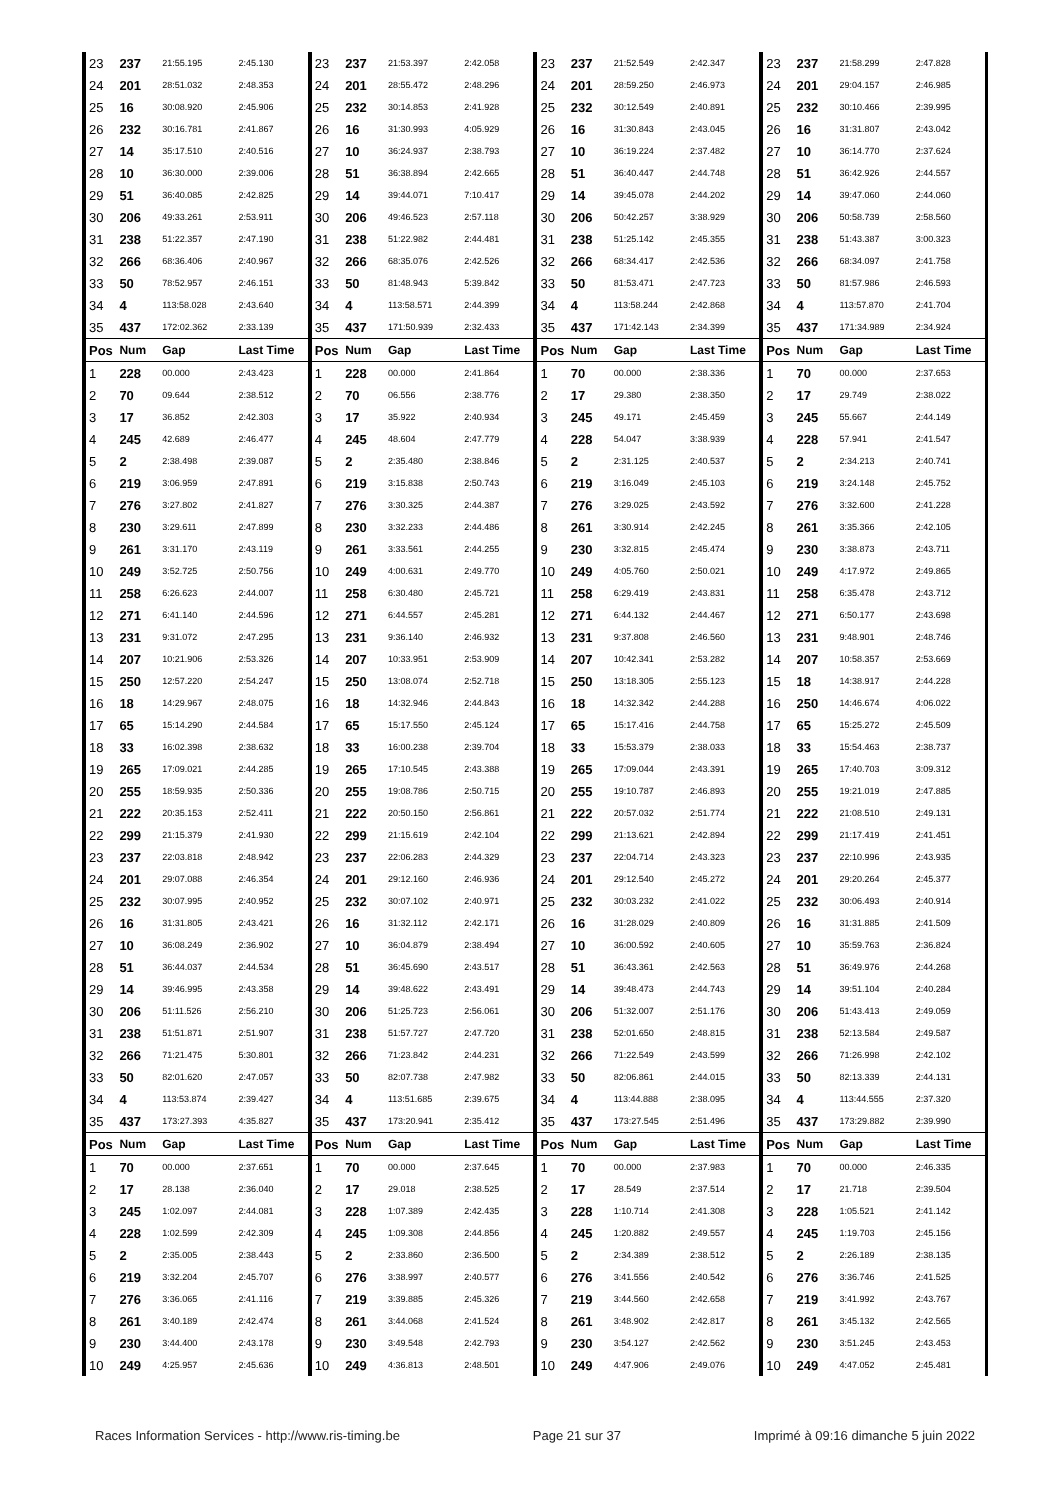| 23 | 237 | 21:55.195 | 2:45.130 | 23 | 237 | 21:53.397 | 2:42.058 | 23 | 237 | 21:52.549 | 2:42.347 | 23 | 237 | 21:58.299 | 2:47.828 |
| 24 | 201 | 28:51.032 | 2:48.353 | 24 | 201 | 28:55.472 | 2:48.296 | 24 | 201 | 28:59.250 | 2:46.973 | 24 | 201 | 29:04.157 | 2:46.985 |
| 25 | 16 | 30:08.920 | 2:45.906 | 25 | 232 | 30:14.853 | 2:41.928 | 25 | 232 | 30:12.549 | 2:40.891 | 25 | 232 | 30:10.466 | 2:39.995 |
| 26 | 232 | 30:16.781 | 2:41.867 | 26 | 16 | 31:30.993 | 4:05.929 | 26 | 16 | 31:30.843 | 2:43.045 | 26 | 16 | 31:31.807 | 2:43.042 |
| 27 | 14 | 35:17.510 | 2:40.516 | 27 | 10 | 36:24.937 | 2:38.793 | 27 | 10 | 36:19.224 | 2:37.482 | 27 | 10 | 36:14.770 | 2:37.624 |
| 28 | 10 | 36:30.000 | 2:39.006 | 28 | 51 | 36:38.894 | 2:42.665 | 28 | 51 | 36:40.447 | 2:44.748 | 28 | 51 | 36:42.926 | 2:44.557 |
| 29 | 51 | 36:40.085 | 2:42.825 | 29 | 14 | 39:44.071 | 7:10.417 | 29 | 14 | 39:45.078 | 2:44.202 | 29 | 14 | 39:47.060 | 2:44.060 |
| 30 | 206 | 49:33.261 | 2:53.911 | 30 | 206 | 49:46.523 | 2:57.118 | 30 | 206 | 50:42.257 | 3:38.929 | 30 | 206 | 50:58.739 | 2:58.560 |
| 31 | 238 | 51:22.357 | 2:47.190 | 31 | 238 | 51:22.982 | 2:44.481 | 31 | 238 | 51:25.142 | 2:45.355 | 31 | 238 | 51:43.387 | 3:00.323 |
| 32 | 266 | 68:36.406 | 2:40.967 | 32 | 266 | 68:35.076 | 2:42.526 | 32 | 266 | 68:34.417 | 2:42.536 | 32 | 266 | 68:34.097 | 2:41.758 |
| 33 | 50 | 78:52.957 | 2:46.151 | 33 | 50 | 81:48.943 | 5:39.842 | 33 | 50 | 81:53.471 | 2:47.723 | 33 | 50 | 81:57.986 | 2:46.593 |
| 34 | 4 | 113:58.028 | 2:43.640 | 34 | 4 | 113:58.571 | 2:44.399 | 34 | 4 | 113:58.244 | 2:42.868 | 34 | 4 | 113:57.870 | 2:41.704 |
| 35 | 437 | 172:02.362 | 2:33.139 | 35 | 437 | 171:50.939 | 2:32.433 | 35 | 437 | 171:42.143 | 2:34.399 | 35 | 437 | 171:34.989 | 2:34.924 |
| Pos | Num | Gap | Last Time | Pos | Num | Gap | Last Time | Pos | Num | Gap | Last Time | Pos | Num | Gap | Last Time |
| 1 | 228 | 00.000 | 2:43.423 | 1 | 228 | 00.000 | 2:41.864 | 1 | 70 | 00.000 | 2:38.336 | 1 | 70 | 00.000 | 2:37.653 |
| 2 | 70 | 09.644 | 2:38.512 | 2 | 70 | 06.556 | 2:38.776 | 2 | 17 | 29.380 | 2:38.350 | 2 | 17 | 29.749 | 2:38.022 |
| 3 | 17 | 36.852 | 2:42.303 | 3 | 17 | 35.922 | 2:40.934 | 3 | 245 | 49.171 | 2:45.459 | 3 | 245 | 55.667 | 2:44.149 |
| 4 | 245 | 42.689 | 2:46.477 | 4 | 245 | 48.604 | 2:47.779 | 4 | 228 | 54.047 | 3:38.939 | 4 | 228 | 57.941 | 2:41.547 |
| 5 | 2 | 2:38.498 | 2:39.087 | 5 | 2 | 2:35.480 | 2:38.846 | 5 | 2 | 2:31.125 | 2:40.537 | 5 | 2 | 2:34.213 | 2:40.741 |
| 6 | 219 | 3:06.959 | 2:47.891 | 6 | 219 | 3:15.838 | 2:50.743 | 6 | 219 | 3:16.049 | 2:45.103 | 6 | 219 | 3:24.148 | 2:45.752 |
| 7 | 276 | 3:27.802 | 2:41.827 | 7 | 276 | 3:30.325 | 2:44.387 | 7 | 276 | 3:29.025 | 2:43.592 | 7 | 276 | 3:32.600 | 2:41.228 |
| 8 | 230 | 3:29.611 | 2:47.899 | 8 | 230 | 3:32.233 | 2:44.486 | 8 | 261 | 3:30.914 | 2:42.245 | 8 | 261 | 3:35.366 | 2:42.105 |
| 9 | 261 | 3:31.170 | 2:43.119 | 9 | 261 | 3:33.561 | 2:44.255 | 9 | 230 | 3:32.815 | 2:45.474 | 9 | 230 | 3:38.873 | 2:43.711 |
| 10 | 249 | 3:52.725 | 2:50.756 | 10 | 249 | 4:00.631 | 2:49.770 | 10 | 249 | 4:05.760 | 2:50.021 | 10 | 249 | 4:17.972 | 2:49.865 |
| 11 | 258 | 6:26.623 | 2:44.007 | 11 | 258 | 6:30.480 | 2:45.721 | 11 | 258 | 6:29.419 | 2:43.831 | 11 | 258 | 6:35.478 | 2:43.712 |
| 12 | 271 | 6:41.140 | 2:44.596 | 12 | 271 | 6:44.557 | 2:45.281 | 12 | 271 | 6:44.132 | 2:44.467 | 12 | 271 | 6:50.177 | 2:43.698 |
| 13 | 231 | 9:31.072 | 2:47.295 | 13 | 231 | 9:36.140 | 2:46.932 | 13 | 231 | 9:37.808 | 2:46.560 | 13 | 231 | 9:48.901 | 2:48.746 |
| 14 | 207 | 10:21.906 | 2:53.326 | 14 | 207 | 10:33.951 | 2:53.909 | 14 | 207 | 10:42.341 | 2:53.282 | 14 | 207 | 10:58.357 | 2:53.669 |
| 15 | 250 | 12:57.220 | 2:54.247 | 15 | 250 | 13:08.074 | 2:52.718 | 15 | 250 | 13:18.305 | 2:55.123 | 15 | 18 | 14:38.917 | 2:44.228 |
| 16 | 18 | 14:29.967 | 2:48.075 | 16 | 18 | 14:32.946 | 2:44.843 | 16 | 18 | 14:32.342 | 2:44.288 | 16 | 250 | 14:46.674 | 4:06.022 |
| 17 | 65 | 15:14.290 | 2:44.584 | 17 | 65 | 15:17.550 | 2:45.124 | 17 | 65 | 15:17.416 | 2:44.758 | 17 | 65 | 15:25.272 | 2:45.509 |
| 18 | 33 | 16:02.398 | 2:38.632 | 18 | 33 | 16:00.238 | 2:39.704 | 18 | 33 | 15:53.379 | 2:38.033 | 18 | 33 | 15:54.463 | 2:38.737 |
| 19 | 265 | 17:09.021 | 2:44.285 | 19 | 265 | 17:10.545 | 2:43.388 | 19 | 265 | 17:09.044 | 2:43.391 | 19 | 265 | 17:40.703 | 3:09.312 |
| 20 | 255 | 18:59.935 | 2:50.336 | 20 | 255 | 19:08.786 | 2:50.715 | 20 | 255 | 19:10.787 | 2:46.893 | 20 | 255 | 19:21.019 | 2:47.885 |
| 21 | 222 | 20:35.153 | 2:52.411 | 21 | 222 | 20:50.150 | 2:56.861 | 21 | 222 | 20:57.032 | 2:51.774 | 21 | 222 | 21:08.510 | 2:49.131 |
| 22 | 299 | 21:15.379 | 2:41.930 | 22 | 299 | 21:15.619 | 2:42.104 | 22 | 299 | 21:13.621 | 2:42.894 | 22 | 299 | 21:17.419 | 2:41.451 |
| 23 | 237 | 22:03.818 | 2:48.942 | 23 | 237 | 22:06.283 | 2:44.329 | 23 | 237 | 22:04.714 | 2:43.323 | 23 | 237 | 22:10.996 | 2:43.935 |
| 24 | 201 | 29:07.088 | 2:46.354 | 24 | 201 | 29:12.160 | 2:46.936 | 24 | 201 | 29:12.540 | 2:45.272 | 24 | 201 | 29:20.264 | 2:45.377 |
| 25 | 232 | 30:07.995 | 2:40.952 | 25 | 232 | 30:07.102 | 2:40.971 | 25 | 232 | 30:03.232 | 2:41.022 | 25 | 232 | 30:06.493 | 2:40.914 |
| 26 | 16 | 31:31.805 | 2:43.421 | 26 | 16 | 31:32.112 | 2:42.171 | 26 | 16 | 31:28.029 | 2:40.809 | 26 | 16 | 31:31.885 | 2:41.509 |
| 27 | 10 | 36:08.249 | 2:36.902 | 27 | 10 | 36:04.879 | 2:38.494 | 27 | 10 | 36:00.592 | 2:40.605 | 27 | 10 | 35:59.763 | 2:36.824 |
| 28 | 51 | 36:44.037 | 2:44.534 | 28 | 51 | 36:45.690 | 2:43.517 | 28 | 51 | 36:43.361 | 2:42.563 | 28 | 51 | 36:49.976 | 2:44.268 |
| 29 | 14 | 39:46.995 | 2:43.358 | 29 | 14 | 39:48.622 | 2:43.491 | 29 | 14 | 39:48.473 | 2:44.743 | 29 | 14 | 39:51.104 | 2:40.284 |
| 30 | 206 | 51:11.526 | 2:56.210 | 30 | 206 | 51:25.723 | 2:56.061 | 30 | 206 | 51:32.007 | 2:51.176 | 30 | 206 | 51:43.413 | 2:49.059 |
| 31 | 238 | 51:51.871 | 2:51.907 | 31 | 238 | 51:57.727 | 2:47.720 | 31 | 238 | 52:01.650 | 2:48.815 | 31 | 238 | 52:13.584 | 2:49.587 |
| 32 | 266 | 71:21.475 | 5:30.801 | 32 | 266 | 71:23.842 | 2:44.231 | 32 | 266 | 71:22.549 | 2:43.599 | 32 | 266 | 71:26.998 | 2:42.102 |
| 33 | 50 | 82:01.620 | 2:47.057 | 33 | 50 | 82:07.738 | 2:47.982 | 33 | 50 | 82:06.861 | 2:44.015 | 33 | 50 | 82:13.339 | 2:44.131 |
| 34 | 4 | 113:53.874 | 2:39.427 | 34 | 4 | 113:51.685 | 2:39.675 | 34 | 4 | 113:44.888 | 2:38.095 | 34 | 4 | 113:44.555 | 2:37.320 |
| 35 | 437 | 173:27.393 | 4:35.827 | 35 | 437 | 173:20.941 | 2:35.412 | 35 | 437 | 173:27.545 | 2:51.496 | 35 | 437 | 173:29.882 | 2:39.990 |
| Pos | Num | Gap | Last Time | Pos | Num | Gap | Last Time | Pos | Num | Gap | Last Time | Pos | Num | Gap | Last Time |
| 1 | 70 | 00.000 | 2:37.651 | 1 | 70 | 00.000 | 2:37.645 | 1 | 70 | 00.000 | 2:37.983 | 1 | 70 | 00.000 | 2:46.335 |
| 2 | 17 | 28.138 | 2:36.040 | 2 | 17 | 29.018 | 2:38.525 | 2 | 17 | 28.549 | 2:37.514 | 2 | 17 | 21.718 | 2:39.504 |
| 3 | 245 | 1:02.097 | 2:44.081 | 3 | 228 | 1:07.389 | 2:42.435 | 3 | 228 | 1:10.714 | 2:41.308 | 3 | 228 | 1:05.521 | 2:41.142 |
| 4 | 228 | 1:02.599 | 2:42.309 | 4 | 245 | 1:09.308 | 2:44.856 | 4 | 245 | 1:20.882 | 2:49.557 | 4 | 245 | 1:19.703 | 2:45.156 |
| 5 | 2 | 2:35.005 | 2:38.443 | 5 | 2 | 2:33.860 | 2:36.500 | 5 | 2 | 2:34.389 | 2:38.512 | 5 | 2 | 2:26.189 | 2:38.135 |
| 6 | 219 | 3:32.204 | 2:45.707 | 6 | 276 | 3:38.997 | 2:40.577 | 6 | 276 | 3:41.556 | 2:40.542 | 6 | 276 | 3:36.746 | 2:41.525 |
| 7 | 276 | 3:36.065 | 2:41.116 | 7 | 219 | 3:39.885 | 2:45.326 | 7 | 219 | 3:44.560 | 2:42.658 | 7 | 219 | 3:41.992 | 2:43.767 |
| 8 | 261 | 3:40.189 | 2:42.474 | 8 | 261 | 3:44.068 | 2:41.524 | 8 | 261 | 3:48.902 | 2:42.817 | 8 | 261 | 3:45.132 | 2:42.565 |
| 9 | 230 | 3:44.400 | 2:43.178 | 9 | 230 | 3:49.548 | 2:42.793 | 9 | 230 | 3:54.127 | 2:42.562 | 9 | 230 | 3:51.245 | 2:43.453 |
| 10 | 249 | 4:25.957 | 2:45.636 | 10 | 249 | 4:36.813 | 2:48.501 | 10 | 249 | 4:47.906 | 2:49.076 | 10 | 249 | 4:47.052 | 2:45.481 |
Races Information Services - http://www.ris-timing.be Page 21 sur 37 Imprimé à 09:16 dimanche 5 juin 2022